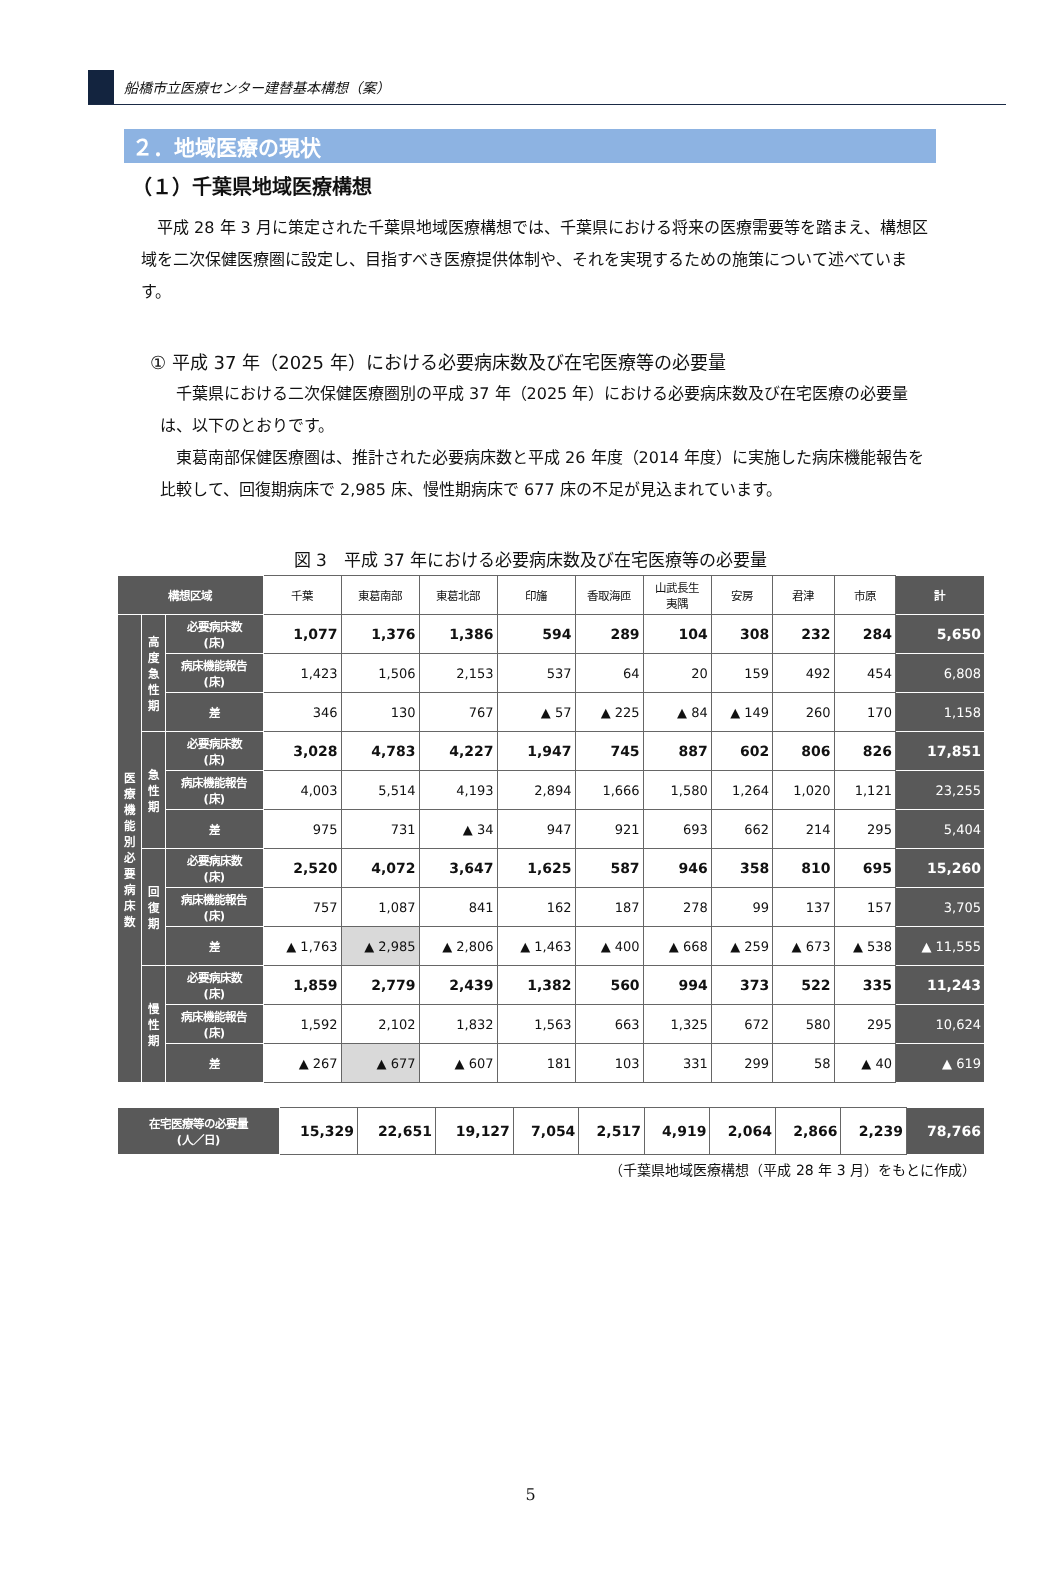船橋市立医療センター建替基本構想（案）
２．地域医療の現状
（１）千葉県地域医療構想
平成 28 年 3 月に策定された千葉県地域医療構想では、千葉県における将来の医療需要等を踏まえ、構想区域を二次保健医療圏に設定し、目指すべき医療提供体制や、それを実現するための施策について述べています。
① 平成 37 年（2025 年）における必要病床数及び在宅医療等の必要量
千葉県における二次保健医療圏別の平成 37 年（2025 年）における必要病床数及び在宅医療の必要量は、以下のとおりです。
東葛南部保健医療圏は、推計された必要病床数と平成 26 年度（2014 年度）に実施した病床機能報告を比較して、回復期病床で 2,985 床、慢性期病床で 677 床の不足が見込まれています。
図 3　平成 37 年における必要病床数及び在宅医療等の必要量
| 構想区域 | | | 千葉 | 東葛南部 | 東葛北部 | 印旛 | 香取海匝 | 山武長生 夷隅 | 安房 | 君津 | 市原 | 計 |
| 医 療 機 能 別 必 要 病 床 数 | 高 度 急 性 期 | 必要病床数 (床) | 1,077 | 1,376 | 1,386 | 594 | 289 | 104 | 308 | 232 | 284 | 5,650 |
| | | 病床機能報告 (床) | 1,423 | 1,506 | 2,153 | 537 | 64 | 20 | 159 | 492 | 454 | 6,808 |
| | | 差 | 346 | 130 | 767 | ▲ 57 | ▲ 225 | ▲ 84 | ▲ 149 | 260 | 170 | 1,158 |
| | 急 性 期 | 必要病床数 (床) | 3,028 | 4,783 | 4,227 | 1,947 | 745 | 887 | 602 | 806 | 826 | 17,851 |
| | | 病床機能報告 (床) | 4,003 | 5,514 | 4,193 | 2,894 | 1,666 | 1,580 | 1,264 | 1,020 | 1,121 | 23,255 |
| | | 差 | 975 | 731 | ▲ 34 | 947 | 921 | 693 | 662 | 214 | 295 | 5,404 |
| | 回 復 期 | 必要病床数 (床) | 2,520 | 4,072 | 3,647 | 1,625 | 587 | 946 | 358 | 810 | 695 | 15,260 |
| | | 病床機能報告 (床) | 757 | 1,087 | 841 | 162 | 187 | 278 | 99 | 137 | 157 | 3,705 |
| | | 差 | ▲ 1,763 | ▲ 2,985 | ▲ 2,806 | ▲ 1,463 | ▲ 400 | ▲ 668 | ▲ 259 | ▲ 673 | ▲ 538 | ▲ 11,555 |
| | 慢 性 期 | 必要病床数 (床) | 1,859 | 2,779 | 2,439 | 1,382 | 560 | 994 | 373 | 522 | 335 | 11,243 |
| | | 病床機能報告 (床) | 1,592 | 2,102 | 1,832 | 1,563 | 663 | 1,325 | 672 | 580 | 295 | 10,624 |
| | | 差 | ▲ 267 | ▲ 677 | ▲ 607 | 181 | 103 | 331 | 299 | 58 | ▲ 40 | ▲ 619 |
| 在宅医療等の必要量 (人／日) | 15,329 | 22,651 | 19,127 | 7,054 | 2,517 | 4,919 | 2,064 | 2,866 | 2,239 | 78,766 |
（千葉県地域医療構想（平成 28 年 3 月）をもとに作成）
5